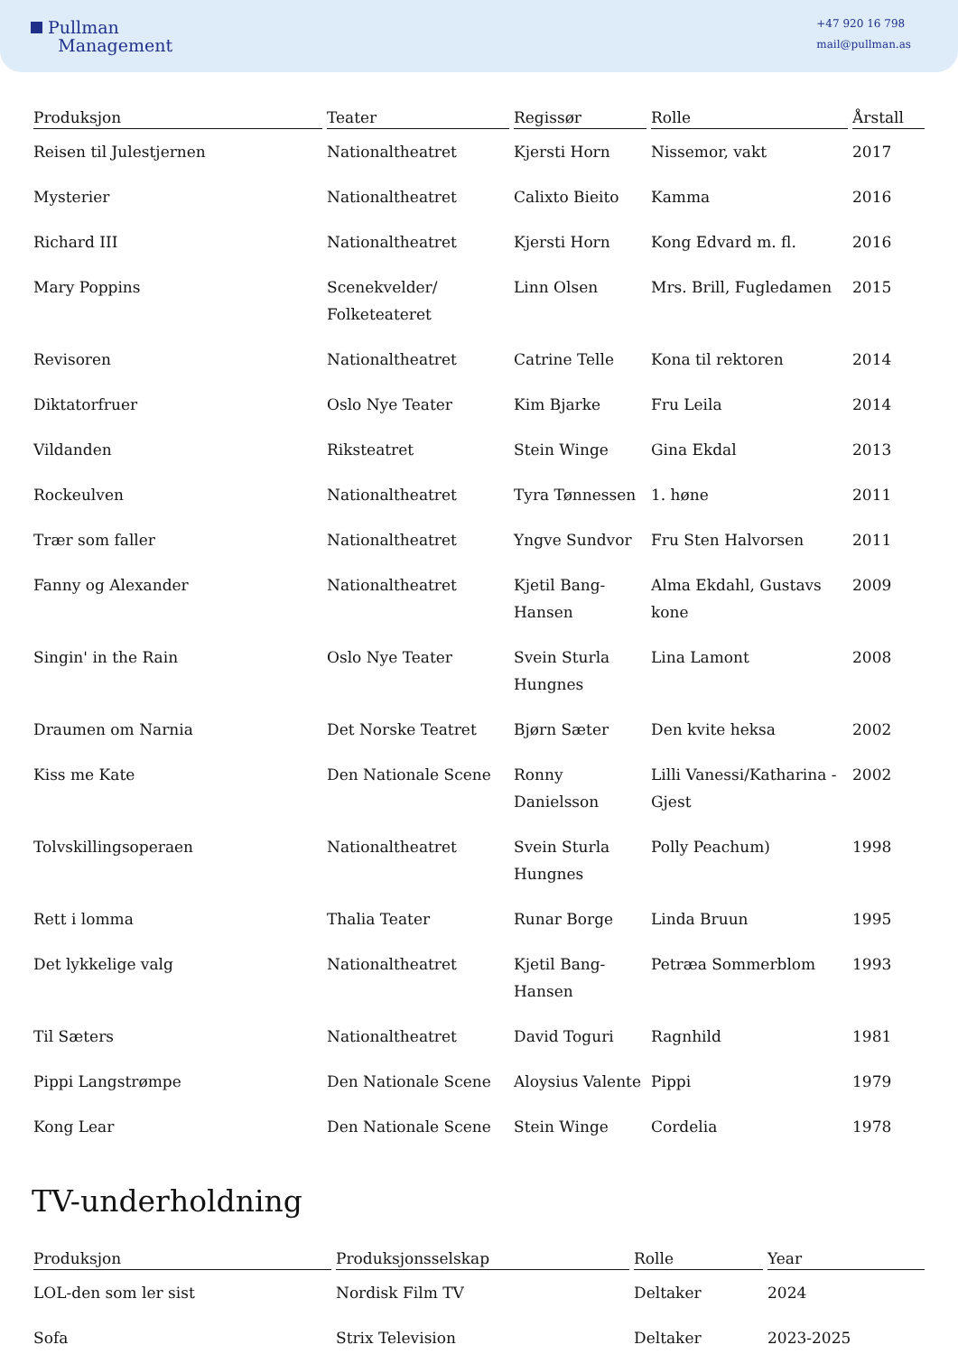Pullman
Management
+47 920 16 798
mail@pullman.as
| Produksjon | Teater | Regissør | Rolle | Årstall |
| --- | --- | --- | --- | --- |
| Reisen til Julestjernen | Nationaltheatret | Kjersti Horn | Nissemor, vakt | 2017 |
| Mysterier | Nationaltheatret | Calixto Bieito | Kamma | 2016 |
| Richard III | Nationaltheatret | Kjersti Horn | Kong Edvard m. fl. | 2016 |
| Mary Poppins | Scenekvelder/ Folketeateret | Linn Olsen | Mrs. Brill, Fugledamen | 2015 |
| Revisoren | Nationaltheatret | Catrine Telle | Kona til rektoren | 2014 |
| Diktatorfruer | Oslo Nye Teater | Kim Bjarke | Fru Leila | 2014 |
| Vildanden | Riksteatret | Stein Winge | Gina Ekdal | 2013 |
| Rockeulven | Nationaltheatret | Tyra Tønnessen | 1. høne | 2011 |
| Trær som faller | Nationaltheatret | Yngve Sundvor | Fru Sten Halvorsen | 2011 |
| Fanny og Alexander | Nationaltheatret | Kjetil Bang-Hansen | Alma Ekdahl, Gustavs kone | 2009 |
| Singin' in the Rain | Oslo Nye Teater | Svein Sturla Hungnes | Lina Lamont | 2008 |
| Draumen om Narnia | Det Norske Teatret | Bjørn Sæter | Den kvite heksa | 2002 |
| Kiss me Kate | Den Nationale Scene | Ronny Danielsson | Lilli Vanessi/Katharina - Gjest | 2002 |
| Tolvskillingsoperaen | Nationaltheatret | Svein Sturla Hungnes | Polly Peachum) | 1998 |
| Rett i lomma | Thalia Teater | Runar Borge | Linda Bruun | 1995 |
| Det lykkelige valg | Nationaltheatret | Kjetil Bang-Hansen | Petræa Sommerblom | 1993 |
| Til Sæters | Nationaltheatret | David Toguri | Ragnhild | 1981 |
| Pippi Langstrømpe | Den Nationale Scene | Aloysius Valente | Pippi | 1979 |
| Kong Lear | Den Nationale Scene | Stein Winge | Cordelia | 1978 |
TV-underholdning
| Produksjon | Produksjonsselskap | Rolle | Year |
| --- | --- | --- | --- |
| LOL-den som ler sist | Nordisk Film TV | Deltaker | 2024 |
| Sofa | Strix Television | Deltaker | 2023-2025 |